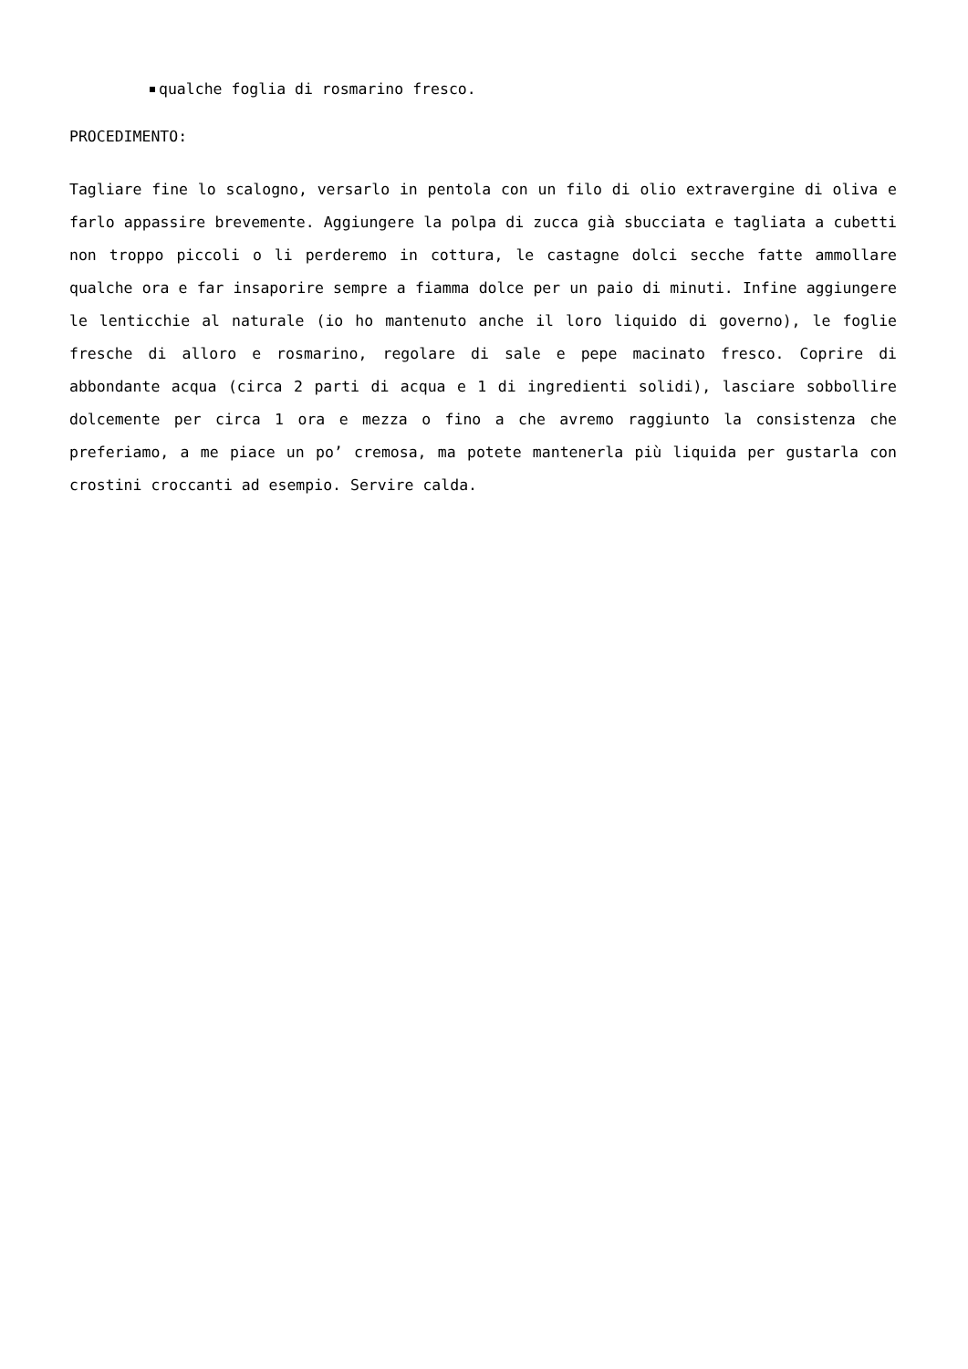qualche foglia di rosmarino fresco.
PROCEDIMENTO:
Tagliare fine lo scalogno, versarlo in pentola con un filo di olio extravergine di oliva e farlo appassire brevemente. Aggiungere la polpa di zucca già sbucciata e tagliata a cubetti non troppo piccoli o li perderemo in cottura, le castagne dolci secche fatte ammollare qualche ora e far insaporire sempre a fiamma dolce per un paio di minuti. Infine aggiungere le lenticchie al naturale (io ho mantenuto anche il loro liquido di governo), le foglie fresche di alloro e rosmarino, regolare di sale e pepe macinato fresco. Coprire di abbondante acqua (circa 2 parti di acqua e 1 di ingredienti solidi), lasciare sobbollire dolcemente per circa 1 ora e mezza o fino a che avremo raggiunto la consistenza che preferiamo, a me piace un po’ cremosa, ma potete mantenerla più liquida per gustarla con crostini croccanti ad esempio. Servire calda.